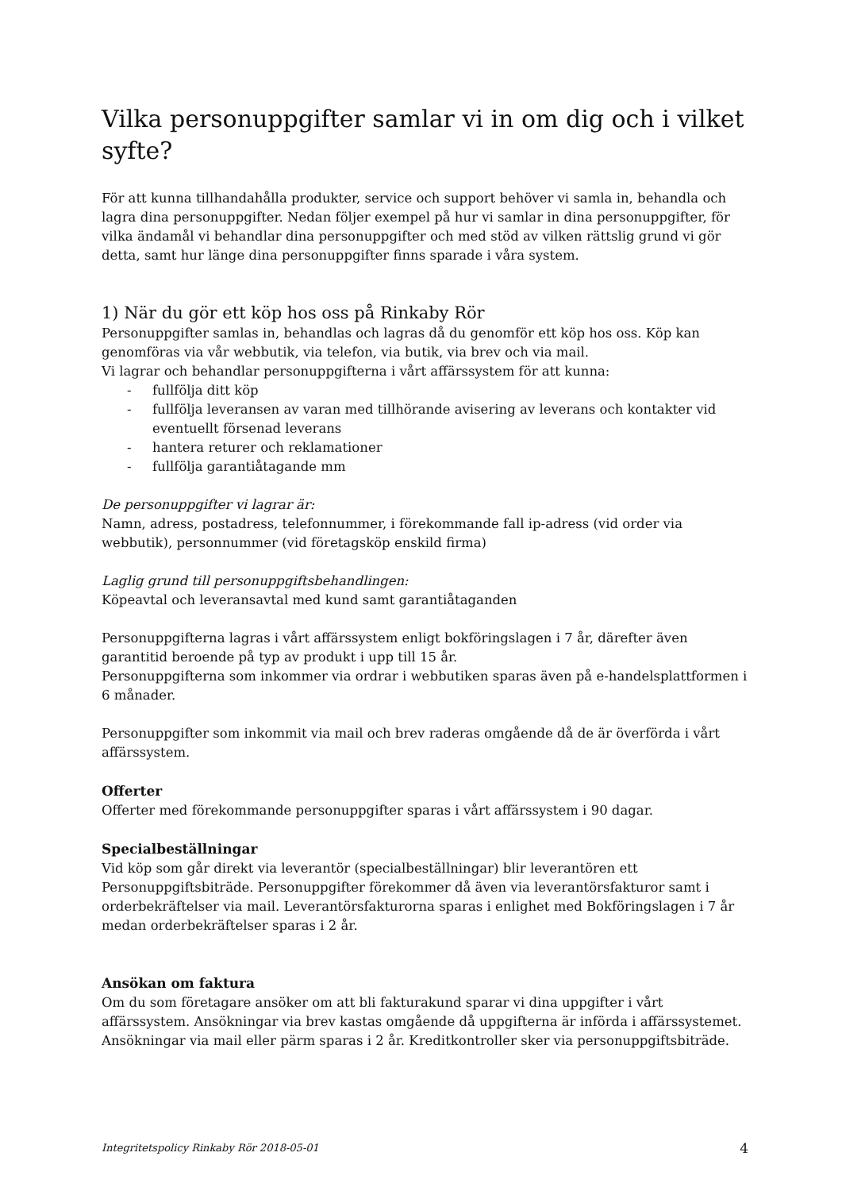Vilka personuppgifter samlar vi in om dig och i vilket syfte?
För att kunna tillhandahålla produkter, service och support behöver vi samla in, behandla och lagra dina personuppgifter. Nedan följer exempel på hur vi samlar in dina personuppgifter, för vilka ändamål vi behandlar dina personuppgifter och med stöd av vilken rättslig grund vi gör detta, samt hur länge dina personuppgifter finns sparade i våra system.
1) När du gör ett köp hos oss på Rinkaby Rör
Personuppgifter samlas in, behandlas och lagras då du genomför ett köp hos oss. Köp kan genomföras via vår webbutik, via telefon, via butik, via brev och via mail.
Vi lagrar och behandlar personuppgifterna i vårt affärssystem för att kunna:
- fullfölja ditt köp
- fullfölja leveransen av varan med tillhörande avisering av leverans och kontakter vid eventuellt försenad leverans
- hantera returer och reklamationer
- fullfölja garantiåtagande mm
De personuppgifter vi lagrar är:
Namn, adress, postadress, telefonnummer, i förekommande fall ip-adress (vid order via webbutik), personnummer (vid företagsköp enskild firma)
Laglig grund till personuppgiftsbehandlingen:
Köpeavtal och leveransavtal med kund samt garantiåtaganden
Personuppgifterna lagras i vårt affärssystem enligt bokföringslagen i 7 år, därefter även garantitid beroende på typ av produkt i upp till 15 år.
Personuppgifterna som inkommer via ordrar i webbutiken sparas även på e-handelsplattformen i 6 månader.
Personuppgifter som inkommit via mail och brev raderas omgående då de är överförda i vårt affärssystem.
Offerter
Offerter med förekommande personuppgifter sparas i vårt affärssystem i 90 dagar.
Specialbeställningar
Vid köp som går direkt via leverantör (specialbeställningar) blir leverantören ett Personuppgiftsbiträde. Personuppgifter förekommer då även via leverantörsfakturor samt i orderbekräftelser via mail. Leverantörsfakturorna sparas i enlighet med Bokföringslagen i 7 år medan orderbekräftelser sparas i 2 år.
Ansökan om faktura
Om du som företagare ansöker om att bli fakturakund sparar vi dina uppgifter i vårt affärssystem. Ansökningar via brev kastas omgående då uppgifterna är införda i affärssystemet. Ansökningar via mail eller pärm sparas i 2 år. Kreditkontroller sker via personuppgiftsbiträde.
Integritetspolicy Rinkaby Rör 2018-05-01 4